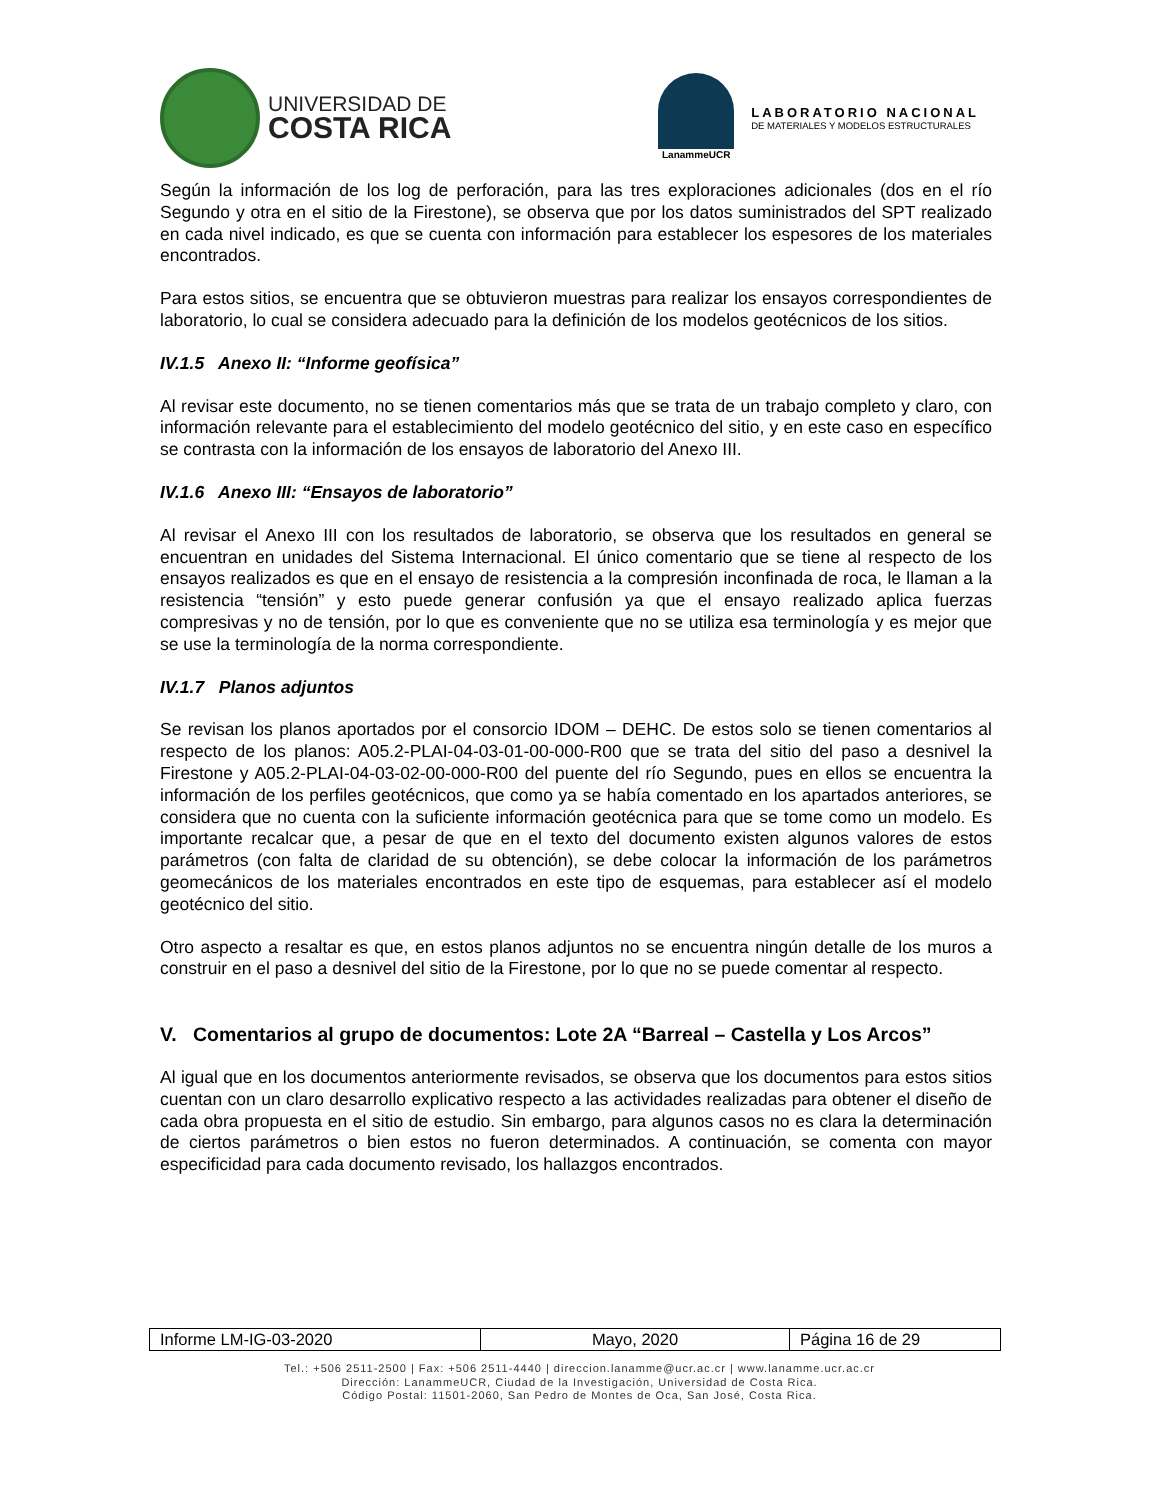UNIVERSIDAD DE
COSTA RICA
LanammeUCR
LABORATORIO NACIONAL
DE MATERIALES Y MODELOS ESTRUCTURALES
Según la información de los log de perforación, para las tres exploraciones adicionales (dos en el río Segundo y otra en el sitio de la Firestone), se observa que por los datos suministrados del SPT realizado en cada nivel indicado, es que se cuenta con información para establecer los espesores de los materiales encontrados.
Para estos sitios, se encuentra que se obtuvieron muestras para realizar los ensayos correspondientes de laboratorio, lo cual se considera adecuado para la definición de los modelos geotécnicos de los sitios.
IV.1.5 Anexo II: “Informe geofísica”
Al revisar este documento, no se tienen comentarios más que se trata de un trabajo completo y claro, con información relevante para el establecimiento del modelo geotécnico del sitio, y en este caso en específico se contrasta con la información de los ensayos de laboratorio del Anexo III.
IV.1.6 Anexo III: “Ensayos de laboratorio”
Al revisar el Anexo III con los resultados de laboratorio, se observa que los resultados en general se encuentran en unidades del Sistema Internacional. El único comentario que se tiene al respecto de los ensayos realizados es que en el ensayo de resistencia a la compresión inconfinada de roca, le llaman a la resistencia “tensión” y esto puede generar confusión ya que el ensayo realizado aplica fuerzas compresivas y no de tensión, por lo que es conveniente que no se utiliza esa terminología y es mejor que se use la terminología de la norma correspondiente.
IV.1.7 Planos adjuntos
Se revisan los planos aportados por el consorcio IDOM – DEHC. De estos solo se tienen comentarios al respecto de los planos: A05.2-PLAI-04-03-01-00-000-R00 que se trata del sitio del paso a desnivel la Firestone y A05.2-PLAI-04-03-02-00-000-R00 del puente del río Segundo, pues en ellos se encuentra la información de los perfiles geotécnicos, que como ya se había comentado en los apartados anteriores, se considera que no cuenta con la suficiente información geotécnica para que se tome como un modelo. Es importante recalcar que, a pesar de que en el texto del documento existen algunos valores de estos parámetros (con falta de claridad de su obtención), se debe colocar la información de los parámetros geomecánicos de los materiales encontrados en este tipo de esquemas, para establecer así el modelo geotécnico del sitio.
Otro aspecto a resaltar es que, en estos planos adjuntos no se encuentra ningún detalle de los muros a construir en el paso a desnivel del sitio de la Firestone, por lo que no se puede comentar al respecto.
V. Comentarios al grupo de documentos: Lote 2A “Barreal – Castella y Los Arcos”
Al igual que en los documentos anteriormente revisados, se observa que los documentos para estos sitios cuentan con un claro desarrollo explicativo respecto a las actividades realizadas para obtener el diseño de cada obra propuesta en el sitio de estudio. Sin embargo, para algunos casos no es clara la determinación de ciertos parámetros o bien estos no fueron determinados. A continuación, se comenta con mayor especificidad para cada documento revisado, los hallazgos encontrados.
| Informe LM-IG-03-2020 | Mayo, 2020 | Página 16 de 29 |
Tel.: +506 2511-2500 | Fax: +506 2511-4440 | direccion.lanamme@ucr.ac.cr | www.lanamme.ucr.ac.cr
Dirección: LanammeUCR, Ciudad de la Investigación, Universidad de Costa Rica.
Código Postal: 11501-2060, San Pedro de Montes de Oca, San José, Costa Rica.